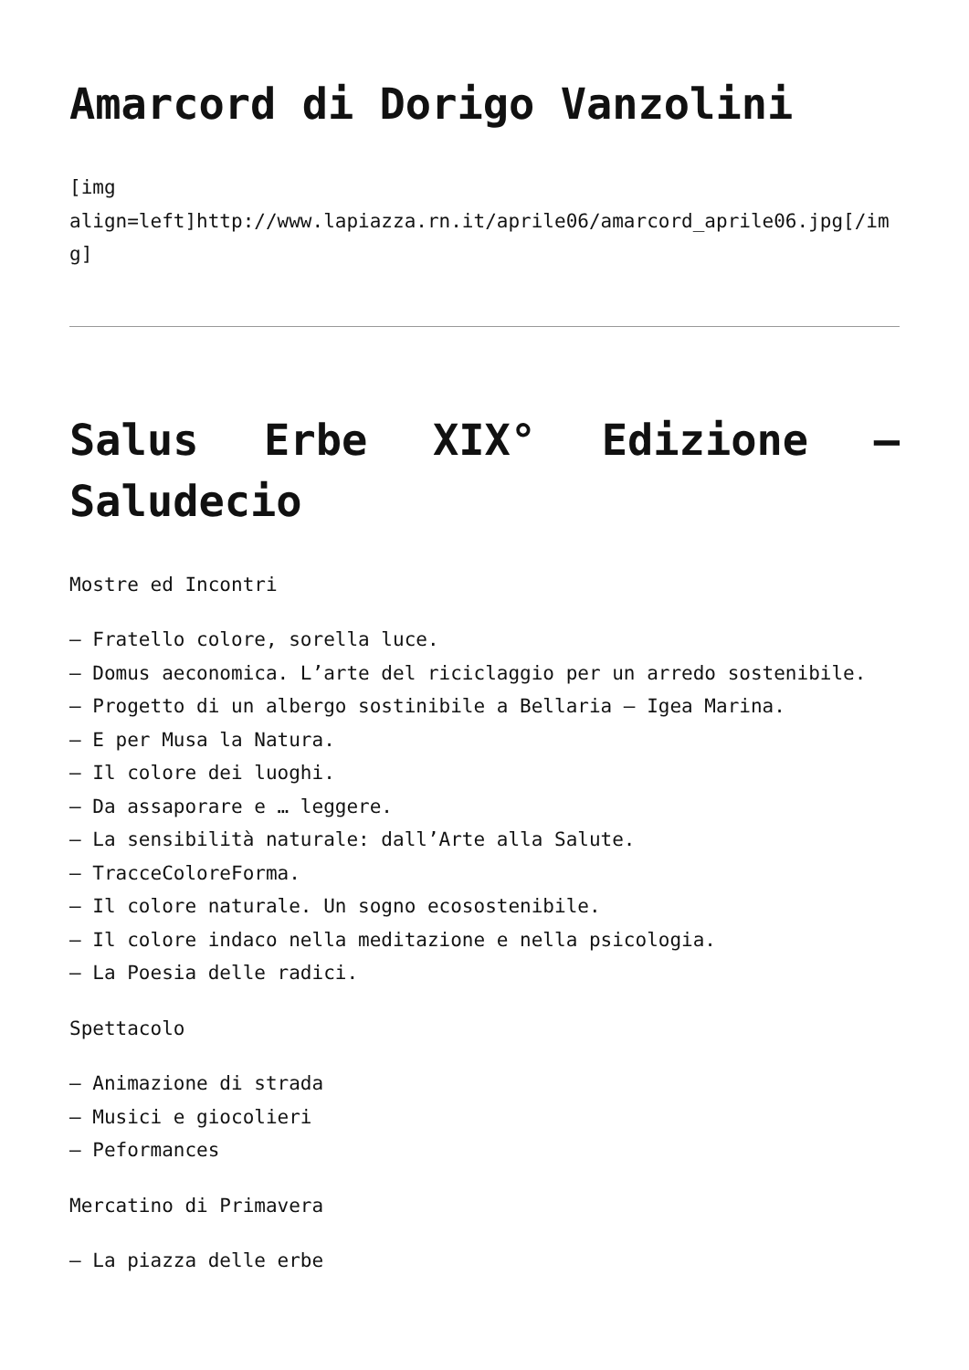Amarcord di Dorigo Vanzolini
[img
align=left]http://www.lapiazza.rn.it/aprile06/amarcord_aprile06.jpg[/img]
Salus Erbe XIX° Edizione – Saludecio
Mostre ed Incontri
– Fratello colore, sorella luce.
– Domus aeconomica. L’arte del riciclaggio per un arredo sostenibile.
– Progetto di un albergo sostinibile a Bellaria – Igea Marina.
– E per Musa la Natura.
– Il colore dei luoghi.
– Da assaporare e … leggere.
– La sensibilità naturale: dall’Arte alla Salute.
– TracceColoreForma.
– Il colore naturale. Un sogno ecosostenibile.
– Il colore indaco nella meditazione e nella psicologia.
– La Poesia delle radici.
Spettacolo
– Animazione di strada
– Musici e giocolieri
– Peformances
Mercatino di Primavera
– La piazza delle erbe